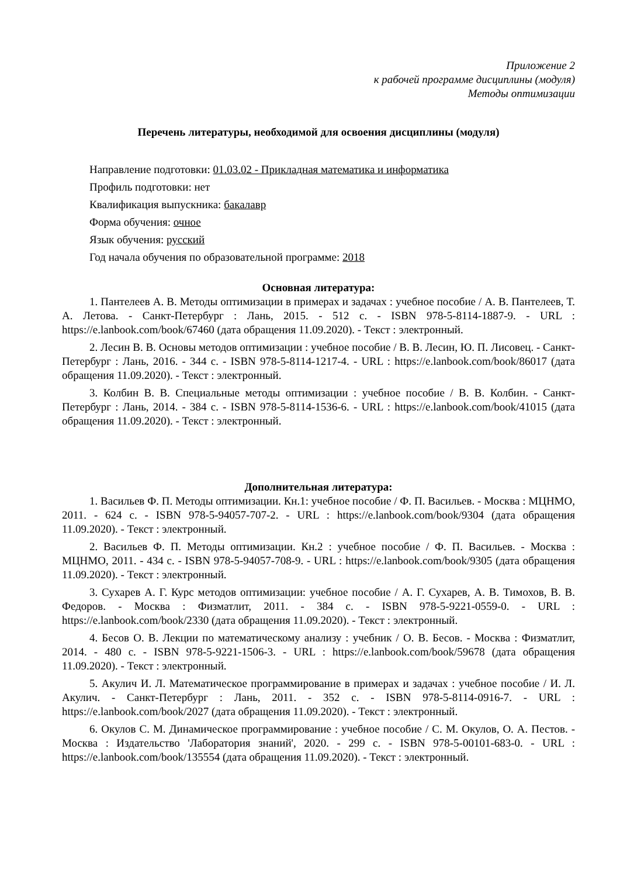Приложение 2
к рабочей программе дисциплины (модуля)
Методы оптимизации
Перечень литературы, необходимой для освоения дисциплины (модуля)
Направление подготовки: 01.03.02 - Прикладная математика и информатика
Профиль подготовки: нет
Квалификация выпускника: бакалавр
Форма обучения: очное
Язык обучения: русский
Год начала обучения по образовательной программе: 2018
Основная литература:
1. Пантелеев А. В. Методы оптимизации в примерах и задачах : учебное пособие / А. В. Пантелеев, Т. А. Летова. - Санкт-Петербург : Лань, 2015. - 512 с. - ISBN 978-5-8114-1887-9. - URL : https://e.lanbook.com/book/67460 (дата обращения 11.09.2020). - Текст : электронный.
2. Лесин В. В. Основы методов оптимизации : учебное пособие / В. В. Лесин, Ю. П. Лисовец. - Санкт-Петербург : Лань, 2016. - 344 с. - ISBN 978-5-8114-1217-4. - URL : https://e.lanbook.com/book/86017 (дата обращения 11.09.2020). - Текст : электронный.
3. Колбин В. В. Специальные методы оптимизации : учебное пособие / В. В. Колбин. - Санкт-Петербург : Лань, 2014. - 384 с. - ISBN 978-5-8114-1536-6. - URL : https://e.lanbook.com/book/41015 (дата обращения 11.09.2020). - Текст : электронный.
Дополнительная литература:
1. Васильев Ф. П. Методы оптимизации. Кн.1: учебное пособие / Ф. П. Васильев. - Москва : МЦНМО, 2011. - 624 с. - ISBN 978-5-94057-707-2. - URL : https://e.lanbook.com/book/9304 (дата обращения 11.09.2020). - Текст : электронный.
2. Васильев Ф. П. Методы оптимизации. Кн.2 : учебное пособие / Ф. П. Васильев. - Москва : МЦНМО, 2011. - 434 с. - ISBN 978-5-94057-708-9. - URL : https://e.lanbook.com/book/9305 (дата обращения 11.09.2020). - Текст : электронный.
3. Сухарев А. Г. Курс методов оптимизации: учебное пособие / А. Г. Сухарев, А. В. Тимохов, В. В. Федоров. - Москва : Физматлит, 2011. - 384 с. - ISBN 978-5-9221-0559-0. - URL : https://e.lanbook.com/book/2330 (дата обращения 11.09.2020). - Текст : электронный.
4. Бесов О. В. Лекции по математическому анализу : учебник / О. В. Бесов. - Москва : Физматлит, 2014. - 480 с. - ISBN 978-5-9221-1506-3. - URL : https://e.lanbook.com/book/59678 (дата обращения 11.09.2020). - Текст : электронный.
5. Акулич И. Л. Математическое программирование в примерах и задачах : учебное пособие / И. Л. Акулич. - Санкт-Петербург : Лань, 2011. - 352 с. - ISBN 978-5-8114-0916-7. - URL : https://e.lanbook.com/book/2027 (дата обращения 11.09.2020). - Текст : электронный.
6. Окулов С. М. Динамическое программирование : учебное пособие / С. М. Окулов, О. А. Пестов. - Москва : Издательство 'Лаборатория знаний', 2020. - 299 с. - ISBN 978-5-00101-683-0. - URL : https://e.lanbook.com/book/135554 (дата обращения 11.09.2020). - Текст : электронный.